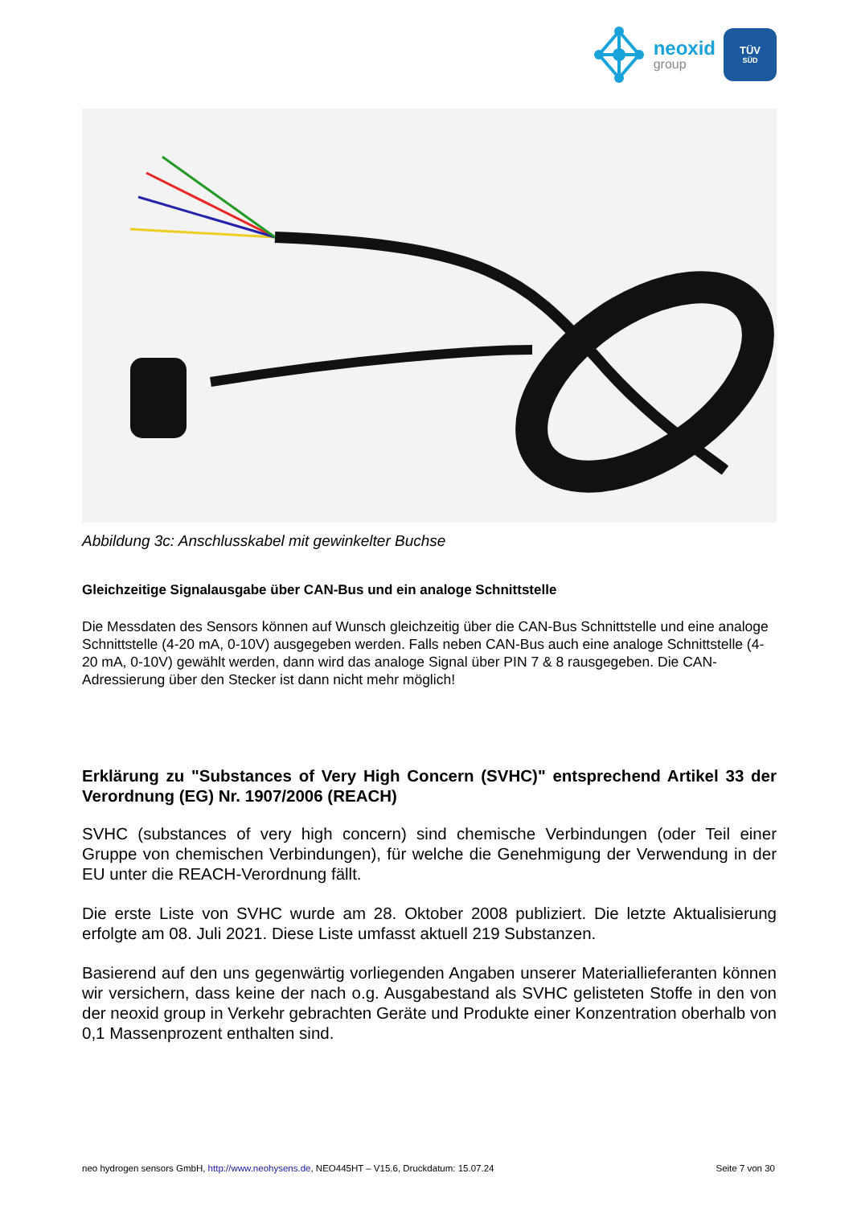neoxid
group
TÜV
SÜD
Abbildung 3c: Anschlusskabel mit gewinkelter Buchse
Gleichzeitige Signalausgabe über CAN-Bus und ein analoge Schnittstelle
Die Messdaten des Sensors können auf Wunsch gleichzeitig über die CAN-Bus Schnittstelle und eine analoge Schnittstelle (4-20 mA, 0-10V) ausgegeben werden. Falls neben CAN-Bus auch eine analoge Schnittstelle (4-20 mA, 0-10V) gewählt werden, dann wird das analoge Signal über PIN 7 & 8 rausgegeben. Die CAN-Adressierung über den Stecker ist dann nicht mehr möglich!
Erklärung zu "Substances of Very High Concern (SVHC)" entsprechend Artikel 33 der Verordnung (EG) Nr. 1907/2006 (REACH)
SVHC (substances of very high concern) sind chemische Verbindungen (oder Teil einer Gruppe von chemischen Verbindungen), für welche die Genehmigung der Verwendung in der EU unter die REACH-Verordnung fällt.
Die erste Liste von SVHC wurde am 28. Oktober 2008 publiziert. Die letzte Aktualisierung erfolgte am 08. Juli 2021. Diese Liste umfasst aktuell 219 Substanzen.
Basierend auf den uns gegenwärtig vorliegenden Angaben unserer Materiallieferanten können wir versichern, dass keine der nach o.g. Ausgabestand als SVHC gelisteten Stoffe in den von der neoxid group in Verkehr gebrachten Geräte und Produkte einer Konzentration oberhalb von 0,1 Massenprozent enthalten sind.
neo hydrogen sensors GmbH, http://www.neohysens.de, NEO445HT – V15.6, Druckdatum: 15.07.24 Seite 7 von 30